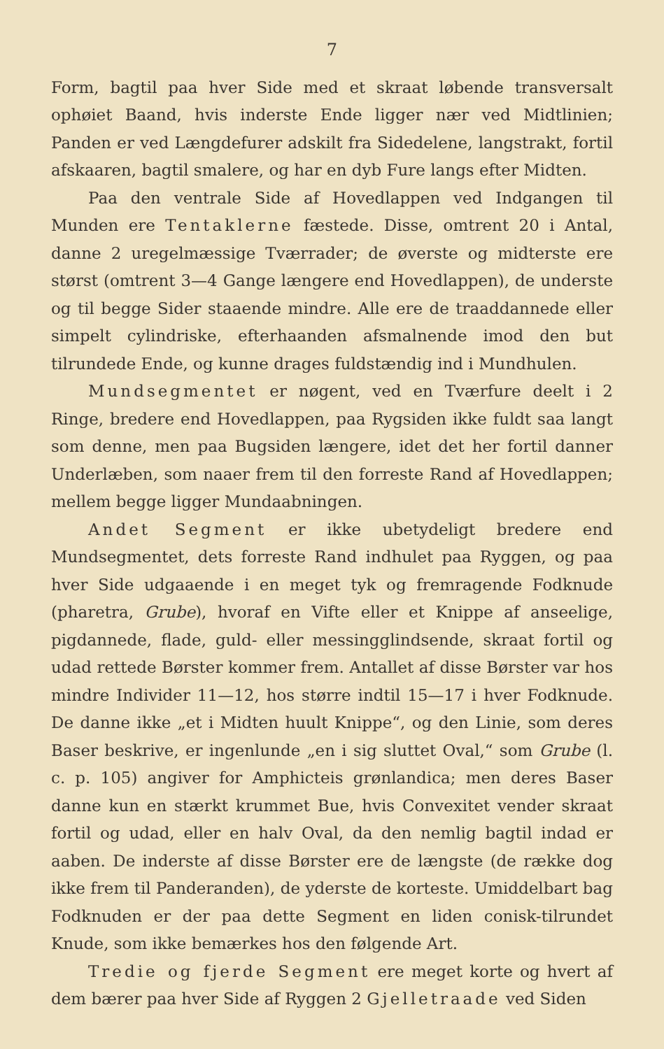7
Form, bagtil paa hver Side med et skraat løbende transversalt ophøiet Baand, hvis inderste Ende ligger nær ved Midtlinien; Panden er ved Længdefurer adskilt fra Sidedelene, langstrakt, fortil afskaaren, bagtil smalere, og har en dyb Fure langs efter Midten.
Paa den ventrale Side af Hovedlappen ved Indgangen til Munden ere Tentaklerne fæstede. Disse, omtrent 20 i Antal, danne 2 uregelmæssige Tværrader; de øverste og midterste ere størst (omtrent 3—4 Gange længere end Hovedlappen), de underste og til begge Sider staaende mindre. Alle ere de traaddannede eller simpelt cylindriske, efterhaanden afsmalnende imod den but tilrundede Ende, og kunne drages fuldstændig ind i Mundhulen.
Mundsegmentet er nøgent, ved en Tværfure deelt i 2 Ringe, bredere end Hovedlappen, paa Rygsiden ikke fuldt saa langt som denne, men paa Bugsiden længere, idet det her fortil danner Underlæben, som naaer frem til den forreste Rand af Hovedlappen; mellem begge ligger Mundaabningen.
Andet Segment er ikke ubetydeligt bredere end Mundsegmentet, dets forreste Rand indhulet paa Ryggen, og paa hver Side udgaaende i en meget tyk og fremragende Fodknude (pharetra, Grube), hvoraf en Vifte eller et Knippe af anseelige, pigdannede, flade, guld- eller messingglindsende, skraat fortil og udad rettede Børster kommer frem. Antallet af disse Børster var hos mindre Individer 11—12, hos større indtil 15—17 i hver Fodknude. De danne ikke „et i Midten huult Knippe“, og den Linie, som deres Baser beskrive, er ingenlunde „en i sig sluttet Oval,“ som Grube (l. c. p. 105) angiver for Amphicteis grønlandica; men deres Baser danne kun en stærkt krummet Bue, hvis Convexitet vender skraat fortil og udad, eller en halv Oval, da den nemlig bagtil indad er aaben. De inderste af disse Børster ere de længste (de række dog ikke frem til Panderanden), de yderste de korteste. Umiddelbart bag Fodknuden er der paa dette Segment en liden conisk-tilrundet Knude, som ikke bemærkes hos den følgende Art.
Tredie og fjerde Segment ere meget korte og hvert af dem bærer paa hver Side af Ryggen 2 Gjelletraade ved Siden